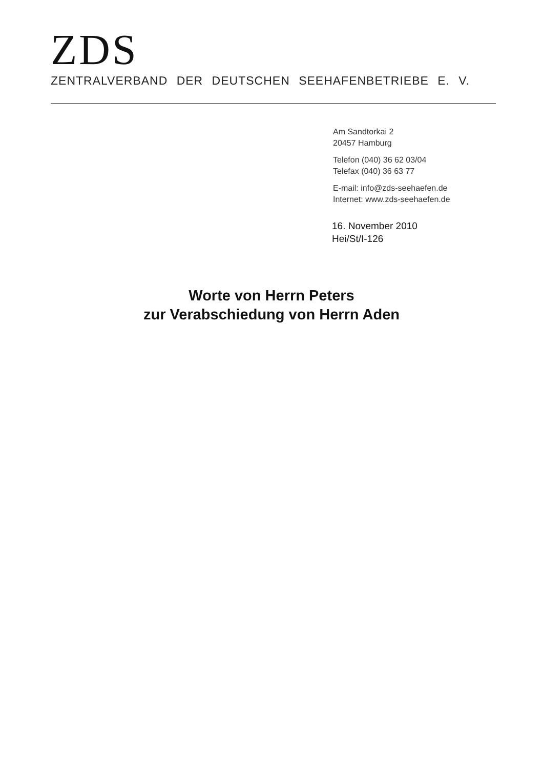ZDS
ZENTRALVERBAND DER DEUTSCHEN SEEHAFENBETRIEBE E. V.
Am Sandtorkai 2
20457 Hamburg
Telefon (040) 36 62 03/04
Telefax (040) 36 63 77
E-mail: info@zds-seehaefen.de
Internet: www.zds-seehaefen.de
16. November 2010
Hei/St/I-126
Worte von Herrn Peters
zur Verabschiedung von Herrn Aden